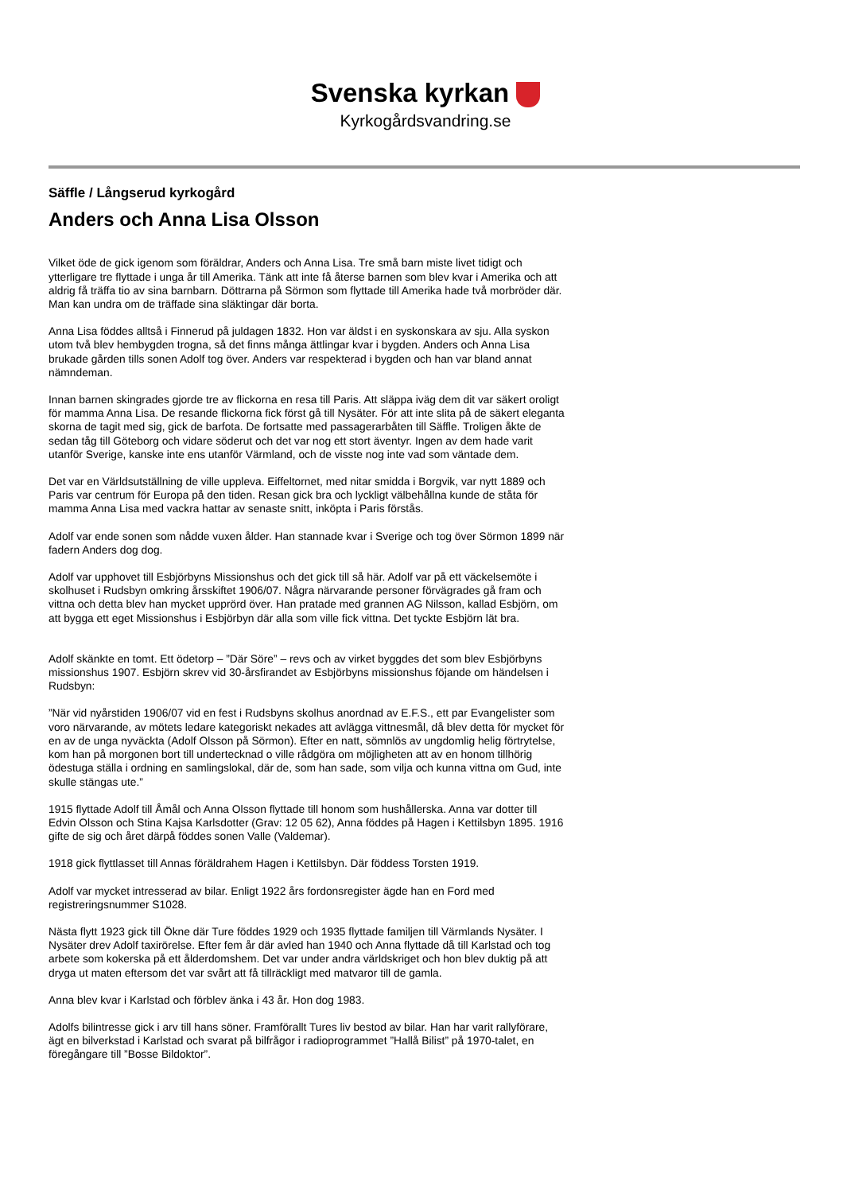Svenska kyrkan
Kyrkogårdsvandring.se
Säffle / Långserud kyrkogård
Anders och Anna Lisa Olsson
Vilket öde de gick igenom som föräldrar, Anders och Anna Lisa. Tre små barn miste livet tidigt och ytterligare tre flyttade i unga år till Amerika. Tänk att inte få återse barnen som blev kvar i Amerika och att aldrig få träffa tio av sina barnbarn. Döttrarna på Sörmon som flyttade till Amerika hade två morbröder där. Man kan undra om de träffade sina släktingar där borta.
Anna Lisa föddes alltså i Finnerud på juldagen 1832. Hon var äldst i en syskonskara av sju. Alla syskon utom två blev hembygden trogna, så det finns många ättlingar kvar i bygden. Anders och Anna Lisa brukade gården tills sonen Adolf tog över. Anders var respekterad i bygden och han var bland annat nämndeman.
Innan barnen skingrades gjorde tre av flickorna en resa till Paris. Att släppa iväg dem dit var säkert oroligt för mamma Anna Lisa. De resande flickorna fick först gå till Nysäter. För att inte slita på de säkert eleganta skorna de tagit med sig, gick de barfota. De fortsatte med passagerarbåten till Säffle. Troligen åkte de sedan tåg till Göteborg och vidare söderut och det var nog ett stort äventyr. Ingen av dem hade varit utanför Sverige, kanske inte ens utanför Värmland, och de visste nog inte vad som väntade dem.
Det var en Världsutställning de ville uppleva. Eiffeltornet, med nitar smidda i Borgvik, var nytt 1889 och Paris var centrum för Europa på den tiden. Resan gick bra och lyckligt välbehållna kunde de ståta för mamma Anna Lisa med vackra hattar av senaste snitt, inköpta i Paris förstås.
Adolf var ende sonen som nådde vuxen ålder. Han stannade kvar i Sverige och tog över Sörmon 1899 när fadern Anders dog dog.
Adolf var upphovet till Esbjörbyns Missionshus och det gick till så här. Adolf var på ett väckelsemöte i skolhuset i Rudsbyn omkring årsskiftet 1906/07. Några närvarande personer förvägrades gå fram och vittna och detta blev han mycket upprörd över. Han pratade med grannen AG Nilsson, kallad Esbjörn, om att bygga ett eget Missionshus i Esbjörbyn där alla som ville fick vittna. Det tyckte Esbjörn lät bra.
Adolf skänkte en tomt. Ett ödetorp – ”Där Söre” – revs och av virket byggdes det som blev Esbjörbyns missionshus 1907. Esbjörn skrev vid 30-årsfirandet av Esbjörbyns missionshus föjande om händelsen i Rudsbyn:
”När vid nyårstiden 1906/07 vid en fest i Rudsbyns skolhus anordnad av E.F.S., ett par Evangelister som voro närvarande, av mötets ledare kategoriskt nekades att avlägga vittnesmål, då blev detta för mycket för en av de unga nyväckta (Adolf Olsson på Sörmon). Efter en natt, sömnlös av ungdomlig helig förtrytelse, kom han på morgonen bort till undertecknad o ville rådgöra om möjligheten att av en honom tillhörig ödestuga ställa i ordning en samlingslokal, där de, som han sade, som vilja och kunna vittna om Gud, inte skulle stängas ute.”
1915 flyttade Adolf till Åmål och Anna Olsson flyttade till honom som hushållerska. Anna var dotter till Edvin Olsson och Stina Kajsa Karlsdotter (Grav: 12 05 62), Anna föddes på Hagen i Kettilsbyn 1895. 1916 gifte de sig och året därpå föddes sonen Valle (Valdemar).
1918 gick flyttlasset till Annas föräldrahem Hagen i Kettilsbyn. Där föddess Torsten 1919.
Adolf var mycket intresserad av bilar. Enligt 1922 års fordonsregister ägde han en Ford med registreringsnummer S1028.
Nästa flytt 1923 gick till Ökne där Ture föddes 1929 och 1935 flyttade familjen till Värmlands Nysäter. I Nysäter drev Adolf taxirörelse. Efter fem år där avled han 1940 och Anna flyttade då till Karlstad och tog arbete som kokerska på ett ålderdomshem. Det var under andra världskriget och hon blev duktig på att dryga ut maten eftersom det var svårt att få tillräckligt med matvaror till de gamla.
Anna blev kvar i Karlstad och förblev änka i 43 år. Hon dog 1983.
Adolfs bilintresse gick i arv till hans söner. Framförallt Tures liv bestod av bilar. Han har varit rallyförare, ägt en bilverkstad i Karlstad och svarat på bilfrågor i radioprogrammet ”Hallå Bilist” på 1970-talet, en föregångare till ”Bosse Bildoktor”.